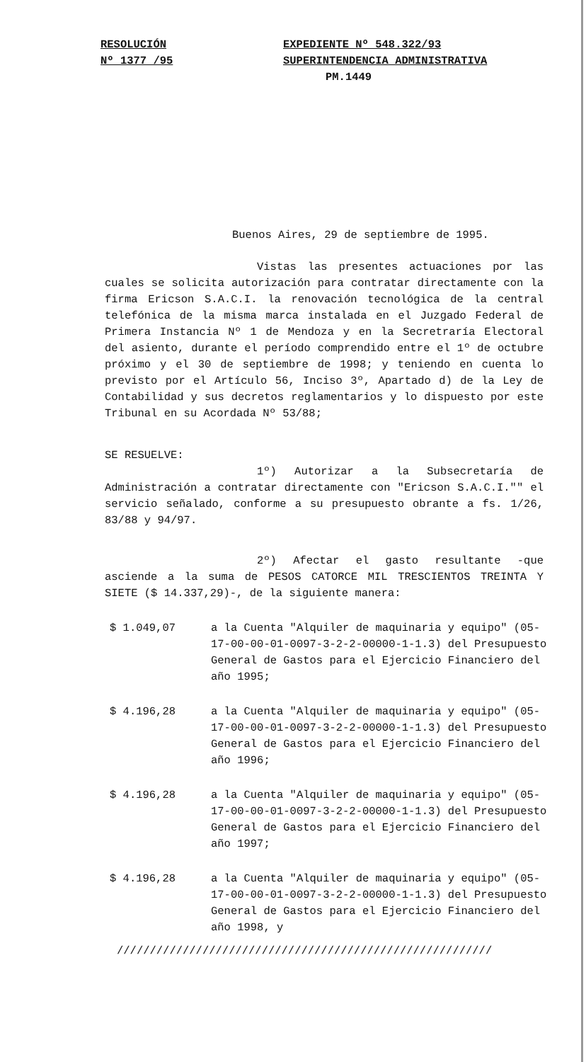RESOLUCIÓN
Nº 1377 /95
EXPEDIENTE Nº 548.322/93
SUPERINTENDENCIA ADMINISTRATIVA
PM.1449
Buenos Aires, 29 de septiembre de 1995.
Vistas las presentes actuaciones por las cuales se solicita autorización para contratar directamente con la firma Ericson S.A.C.I. la renovación tecnológica de la central telefónica de la misma marca instalada en el Juzgado Federal de Primera Instancia Nº 1 de Mendoza y en la Secretraría Electoral del asiento, durante el período comprendido entre el 1º de octubre próximo y el 30 de septiembre de 1998; y teniendo en cuenta lo previsto por el Artículo 56, Inciso 3º, Apartado d) de la Ley de Contabilidad y sus decretos reglamentarios y lo dispuesto por este Tribunal en su Acordada Nº 53/88;
SE RESUELVE:
1º) Autorizar a la Subsecretaría de Administración a contratar directamente con "Ericson S.A.C.I."" el servicio señalado, conforme a su presupuesto obrante a fs. 1/26, 83/88 y 94/97.
2º) Afectar el gasto resultante -que asciende a la suma de PESOS CATORCE MIL TRESCIENTOS TREINTA Y SIETE ($ 14.337,29)-, de la siguiente manera:
$ 1.049,07 a la Cuenta "Alquiler de maquinaria y equipo" (05-17-00-00-01-0097-3-2-2-00000-1-1.3) del Presupuesto General de Gastos para el Ejercicio Financiero del año 1995;
$ 4.196,28 a la Cuenta "Alquiler de maquinaria y equipo" (05-17-00-00-01-0097-3-2-2-00000-1-1.3) del Presupuesto General de Gastos para el Ejercicio Financiero del año 1996;
$ 4.196,28 a la Cuenta "Alquiler de maquinaria y equipo" (05-17-00-00-01-0097-3-2-2-00000-1-1.3) del Presupuesto General de Gastos para el Ejercicio Financiero del año 1997;
$ 4.196,28 a la Cuenta "Alquiler de maquinaria y equipo" (05-17-00-00-01-0097-3-2-2-00000-1-1.3) del Presupuesto General de Gastos para el Ejercicio Financiero del año 1998, y
/////////////////////////////////////////////////////////